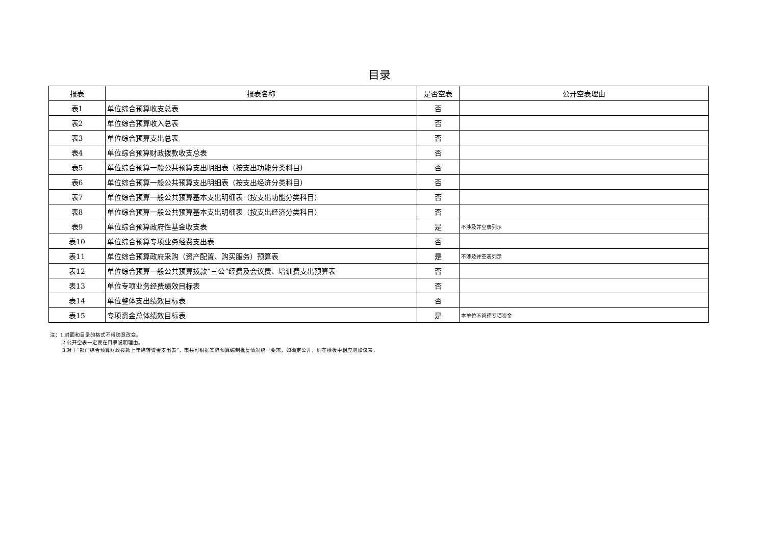目录
| 报表 | 报表名称 | 是否空表 | 公开空表理由 |
| --- | --- | --- | --- |
| 表1 | 单位综合预算收支总表 | 否 | |
| 表2 | 单位综合预算收入总表 | 否 | |
| 表3 | 单位综合预算支出总表 | 否 | |
| 表4 | 单位综合预算财政拨款收支总表 | 否 | |
| 表5 | 单位综合预算一般公共预算支出明细表（按支出功能分类科目） | 否 | |
| 表6 | 单位综合预算一般公共预算支出明细表（按支出经济分类科目） | 否 | |
| 表7 | 单位综合预算一般公共预算基本支出明细表（按支出功能分类科目） | 否 | |
| 表8 | 单位综合预算一般公共预算基本支出明细表（按支出经济分类科目） | 否 | |
| 表9 | 单位综合预算政府性基金收支表 | 是 | 不涉及并空表列示 |
| 表10 | 单位综合预算专项业务经费支出表 | 否 | |
| 表11 | 单位综合预算政府采购（资产配置、购买服务）预算表 | 是 | 不涉及并空表列示 |
| 表12 | 单位综合预算一般公共预算拨款“三公”经费及会议费、培训费支出预算表 | 否 | |
| 表13 | 单位专项业务经费绩效目标表 | 否 | |
| 表14 | 单位整体支出绩效目标表 | 否 | |
| 表15 | 专项资金总体绩效目标表 | 是 | 本单位不管理专项资金 |
注：1.封面和目录的格式不得随意改变。
2.公开空表一定要在目录说明理由。
3.对于“部门综合预算财政拨款上年结转资金支出表”，市县可根据实际预算编制批复情况统一要求，如确定公开，则在模板中相应增加该表。